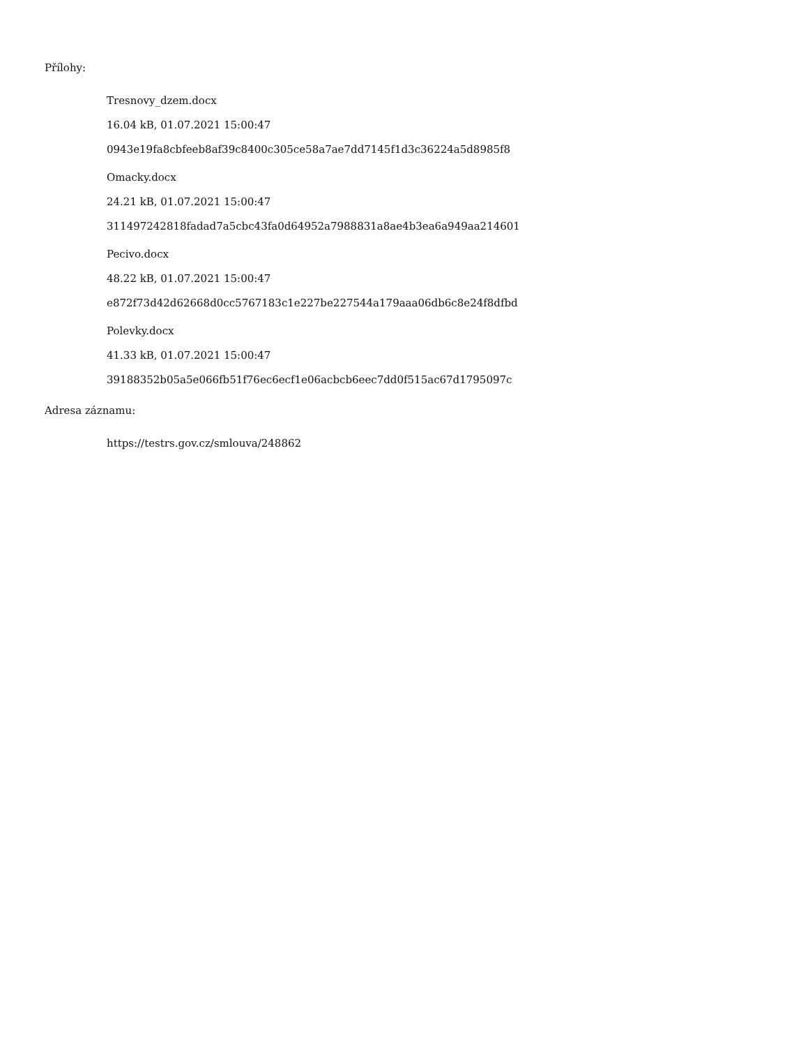Přílohy:
Tresnovy_dzem.docx
16.04 kB, 01.07.2021 15:00:47
0943e19fa8cbfeeb8af39c8400c305ce58a7ae7dd7145f1d3c36224a5d8985f8
Omacky.docx
24.21 kB, 01.07.2021 15:00:47
311497242818fadad7a5cbc43fa0d64952a7988831a8ae4b3ea6a949aa214601
Pecivo.docx
48.22 kB, 01.07.2021 15:00:47
e872f73d42d62668d0cc5767183c1e227be227544a179aaa06db6c8e24f8dfbd
Polevky.docx
41.33 kB, 01.07.2021 15:00:47
39188352b05a5e066fb51f76ec6ecf1e06acbcb6eec7dd0f515ac67d1795097c
Adresa záznamu:
https://testrs.gov.cz/smlouva/248862